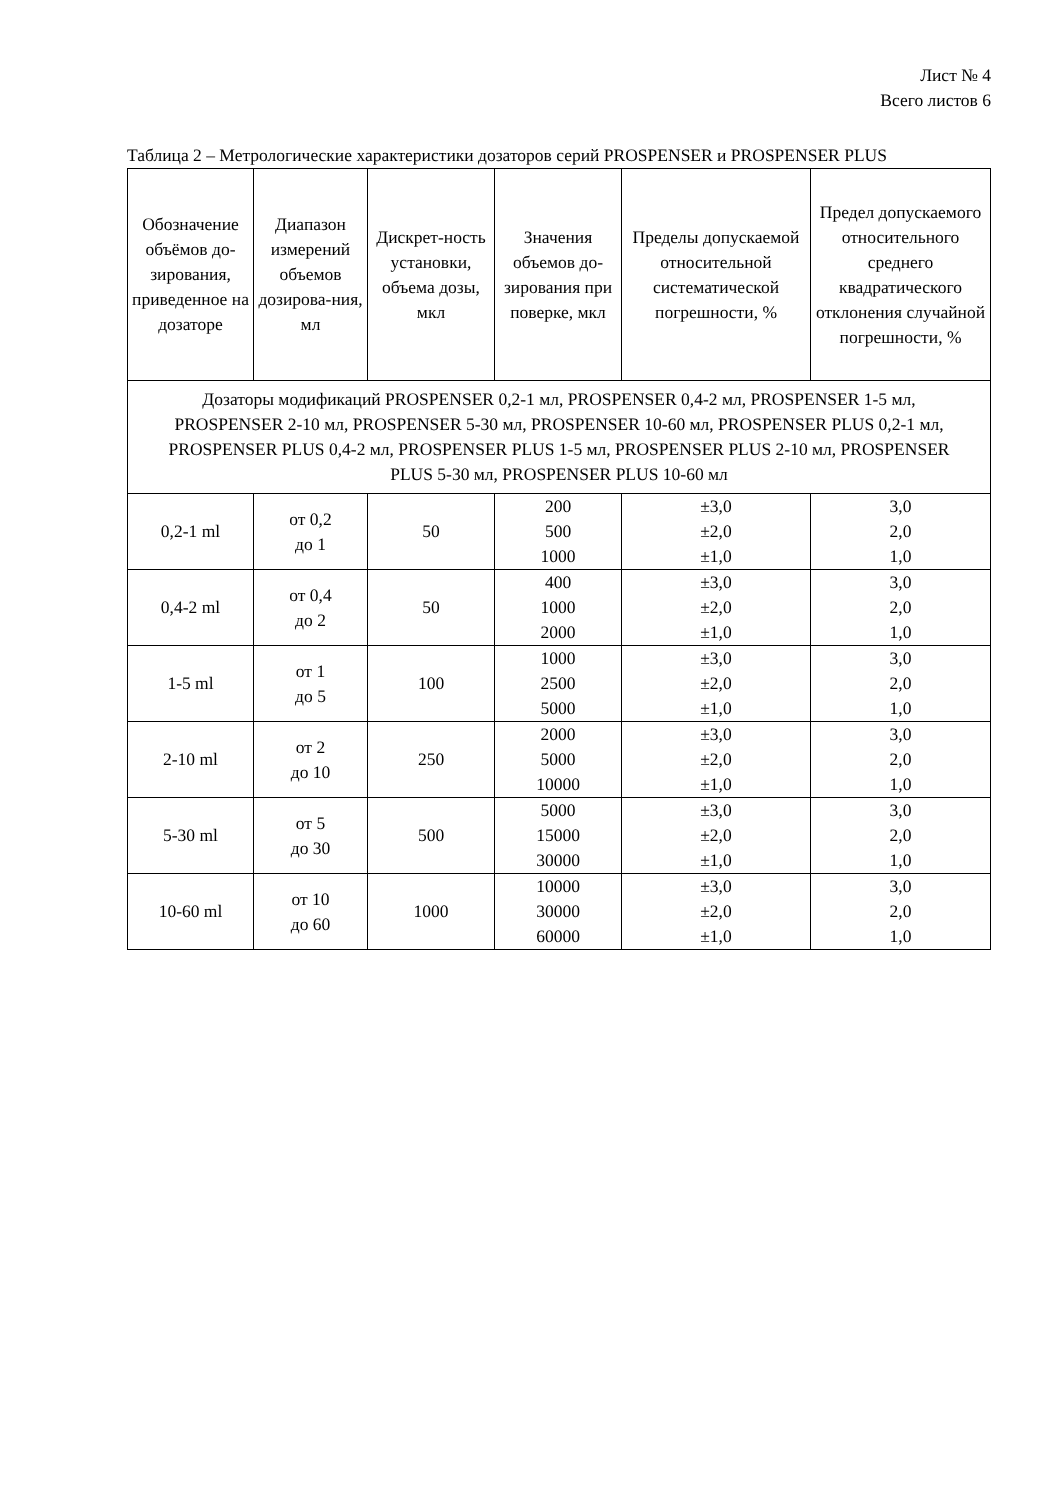Лист № 4
Всего листов 6
Таблица 2 – Метрологические характеристики дозаторов серий PROSPENSER и PROSPENSER PLUS
| Обозначение объёмов до-зирования, приведенное на дозаторе | Диапазон измерений объемов дозирова-ния, мл | Дискрет-ность установки, объема дозы, мкл | Значения объемов до-зирования при поверке, мкл | Пределы допускаемой относительной систематической погрешности, % | Предел допускаемого относительного среднего квадратического отклонения случайной погрешности, % |
| --- | --- | --- | --- | --- | --- |
| Дозаторы модификаций PROSPENSER 0,2-1 мл, PROSPENSER 0,4-2 мл, PROSPENSER 1-5 мл, PROSPENSER 2-10 мл, PROSPENSER 5-30 мл, PROSPENSER 10-60 мл, PROSPENSER PLUS 0,2-1 мл, PROSPENSER PLUS 0,4-2 мл, PROSPENSER PLUS 1-5 мл, PROSPENSER PLUS 2-10 мл, PROSPENSER PLUS 5-30 мл, PROSPENSER PLUS 10-60 мл | | | | | |
| 0,2-1 ml | от 0,2 до 1 | 50 | 200 500 1000 | ±3,0 ±2,0 ±1,0 | 3,0 2,0 1,0 |
| 0,4-2 ml | от 0,4 до 2 | 50 | 400 1000 2000 | ±3,0 ±2,0 ±1,0 | 3,0 2,0 1,0 |
| 1-5 ml | от 1 до 5 | 100 | 1000 2500 5000 | ±3,0 ±2,0 ±1,0 | 3,0 2,0 1,0 |
| 2-10 ml | от 2 до 10 | 250 | 2000 5000 10000 | ±3,0 ±2,0 ±1,0 | 3,0 2,0 1,0 |
| 5-30 ml | от 5 до 30 | 500 | 5000 15000 30000 | ±3,0 ±2,0 ±1,0 | 3,0 2,0 1,0 |
| 10-60 ml | от 10 до 60 | 1000 | 10000 30000 60000 | ±3,0 ±2,0 ±1,0 | 3,0 2,0 1,0 |